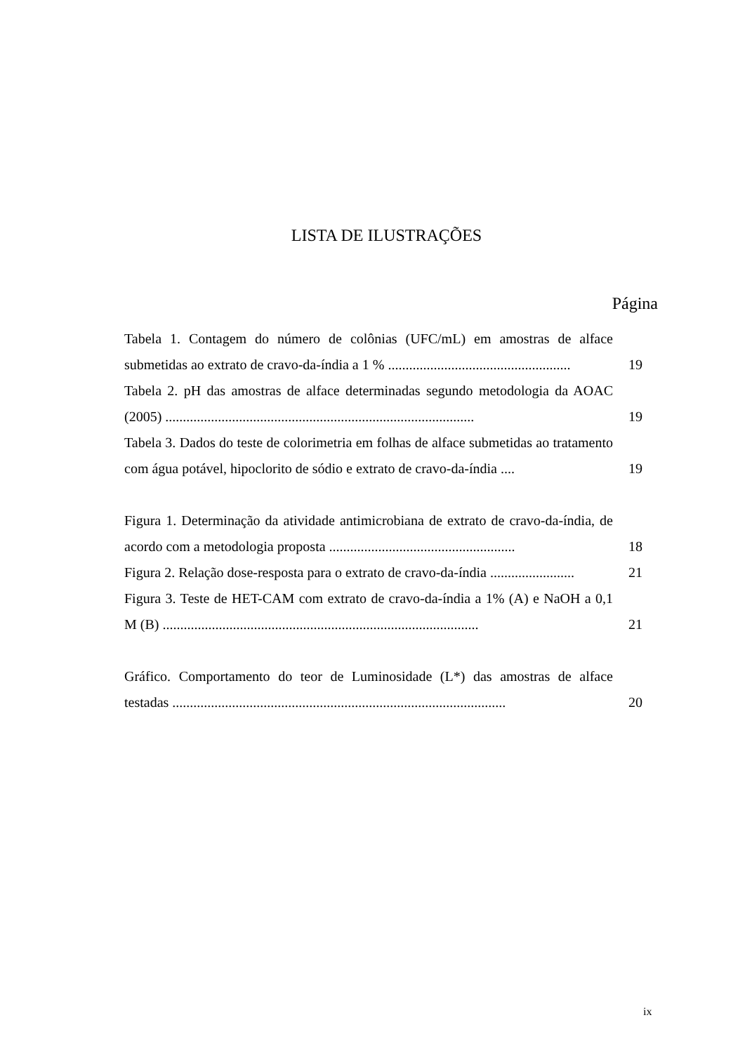LISTA DE ILUSTRAÇÕES
Página
Tabela 1. Contagem do número de colônias (UFC/mL) em amostras de alface submetidas ao extrato de cravo-da-índia a 1 % ....................................................
19
Tabela 2. pH das amostras de alface determinadas segundo metodologia da AOAC (2005) ........................................................................................
19
Tabela 3. Dados do teste de colorimetria em folhas de alface submetidas ao tratamento com água potável, hipoclorito de sódio e extrato de cravo-da-índia ....
19
Figura 1. Determinação da atividade antimicrobiana de extrato de cravo-da-índia, de acordo com a metodologia proposta .....................................................
18
Figura 2. Relação dose-resposta para o extrato de cravo-da-índia ........................
21
Figura 3. Teste de HET-CAM com extrato de cravo-da-índia a 1% (A) e NaOH a 0,1 M (B) ..........................................................................................
21
Gráfico. Comportamento do teor de Luminosidade (L*) das amostras de alface testadas ...............................................................................................
20
ix